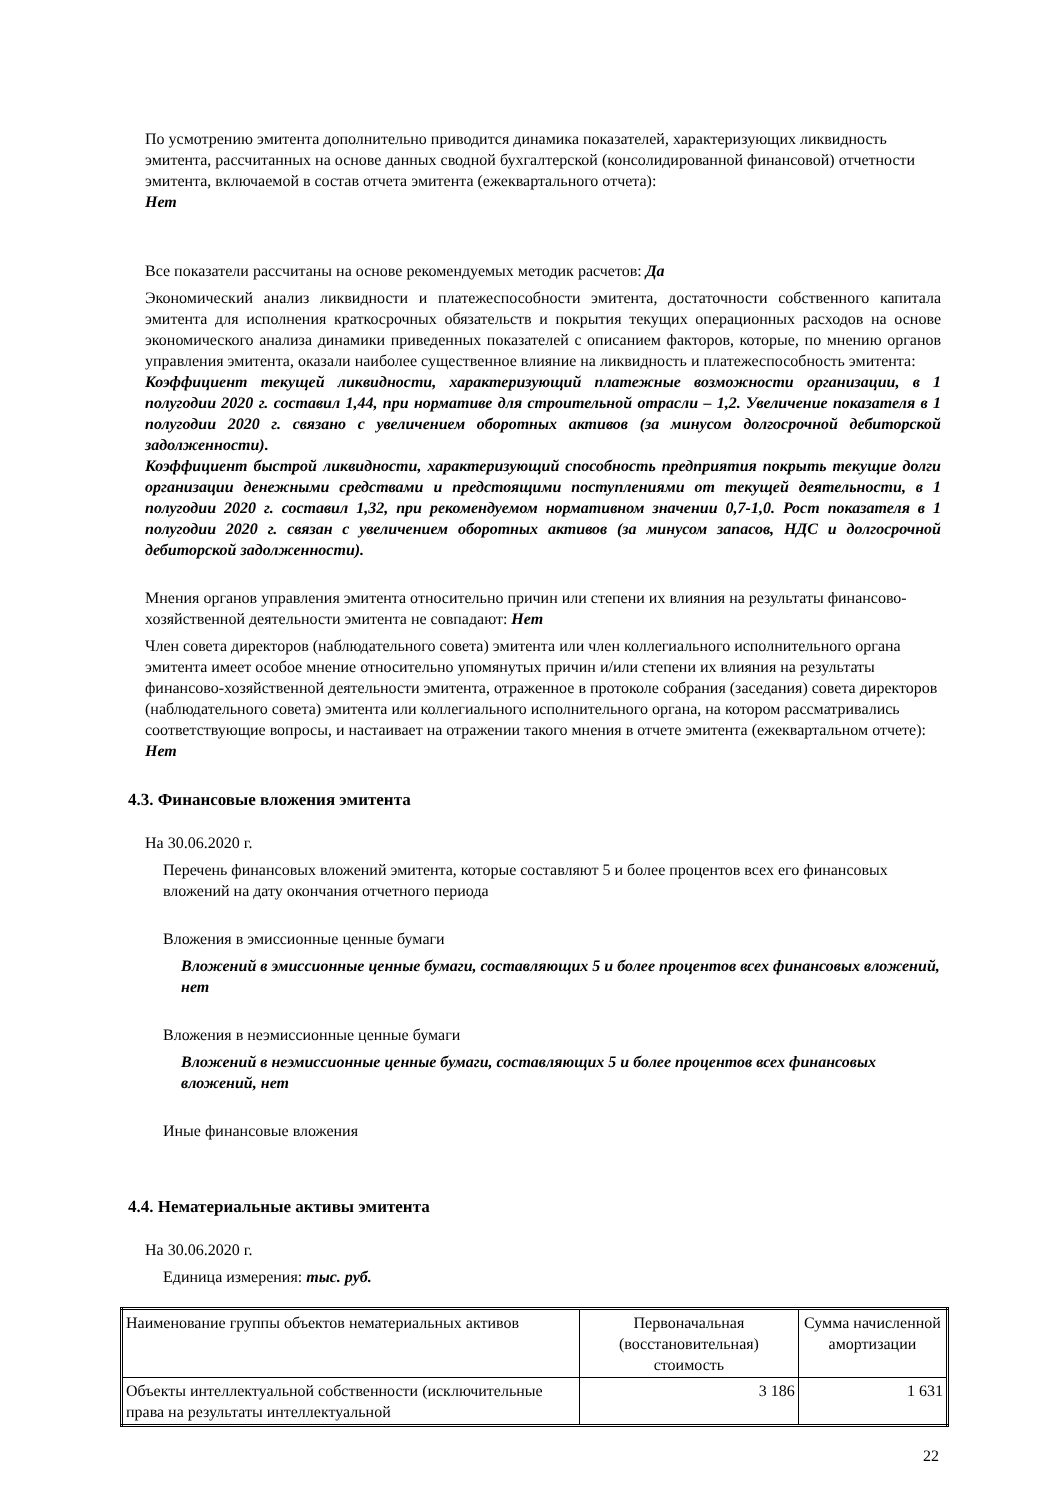По усмотрению эмитента дополнительно приводится динамика показателей, характеризующих ликвидность эмитента, рассчитанных на основе данных сводной бухгалтерской (консолидированной финансовой) отчетности эмитента, включаемой в состав отчета эмитента (ежеквартального отчета):
Нет
Все показатели рассчитаны на основе рекомендуемых методик расчетов: Да
Экономический анализ ликвидности и платежеспособности эмитента, достаточности собственного капитала эмитента для исполнения краткосрочных обязательств и покрытия текущих операционных расходов на основе экономического анализа динамики приведенных показателей с описанием факторов, которые, по мнению органов управления эмитента, оказали наиболее существенное влияние на ликвидность и платежеспособность эмитента:
Коэффициент текущей ликвидности, характеризующий платежные возможности организации, в 1 полугодии 2020 г. составил 1,44, при нормативе для строительной отрасли – 1,2. Увеличение показателя в 1 полугодии 2020 г. связано с увеличением оборотных активов (за минусом долгосрочной дебиторской задолженности).
Коэффициент быстрой ликвидности, характеризующий способность предприятия покрыть текущие долги организации денежными средствами и предстоящими поступлениями от текущей деятельности, в 1 полугодии 2020 г. составил 1,32, при рекомендуемом нормативном значении 0,7-1,0. Рост показателя в 1 полугодии 2020 г. связан с увеличением оборотных активов (за минусом запасов, НДС и долгосрочной дебиторской задолженности).
Мнения органов управления эмитента относительно причин или степени их влияния на результаты финансово-хозяйственной деятельности эмитента не совпадают: Нет
Член совета директоров (наблюдательного совета) эмитента или член коллегиального исполнительного органа эмитента имеет особое мнение относительно упомянутых причин и/или степени их влияния на результаты финансово-хозяйственной деятельности эмитента, отраженное в протоколе собрания (заседания) совета директоров (наблюдательного совета) эмитента или коллегиального исполнительного органа, на котором рассматривались соответствующие вопросы, и настаивает на отражении такого мнения в отчете эмитента (ежеквартальном отчете): Нет
4.3. Финансовые вложения эмитента
На 30.06.2020 г.
Перечень финансовых вложений эмитента, которые составляют 5 и более процентов всех его финансовых вложений на дату окончания отчетного периода
Вложения в эмиссионные ценные бумаги
Вложений в эмиссионные ценные бумаги, составляющих 5 и более процентов всех финансовых вложений, нет
Вложения в неэмиссионные ценные бумаги
Вложений в неэмиссионные ценные бумаги, составляющих 5 и более процентов всех финансовых вложений, нет
Иные финансовые вложения
4.4. Нематериальные активы эмитента
На 30.06.2020 г.
Единица измерения: тыс. руб.
| Наименование группы объектов нематериальных активов | Первоначальная (восстановительная) стоимость | Сумма начисленной амортизации |
| --- | --- | --- |
| Объекты интеллектуальной собственности (исключительные права на результаты интеллектуальной | 3 186 | 1 631 |
22